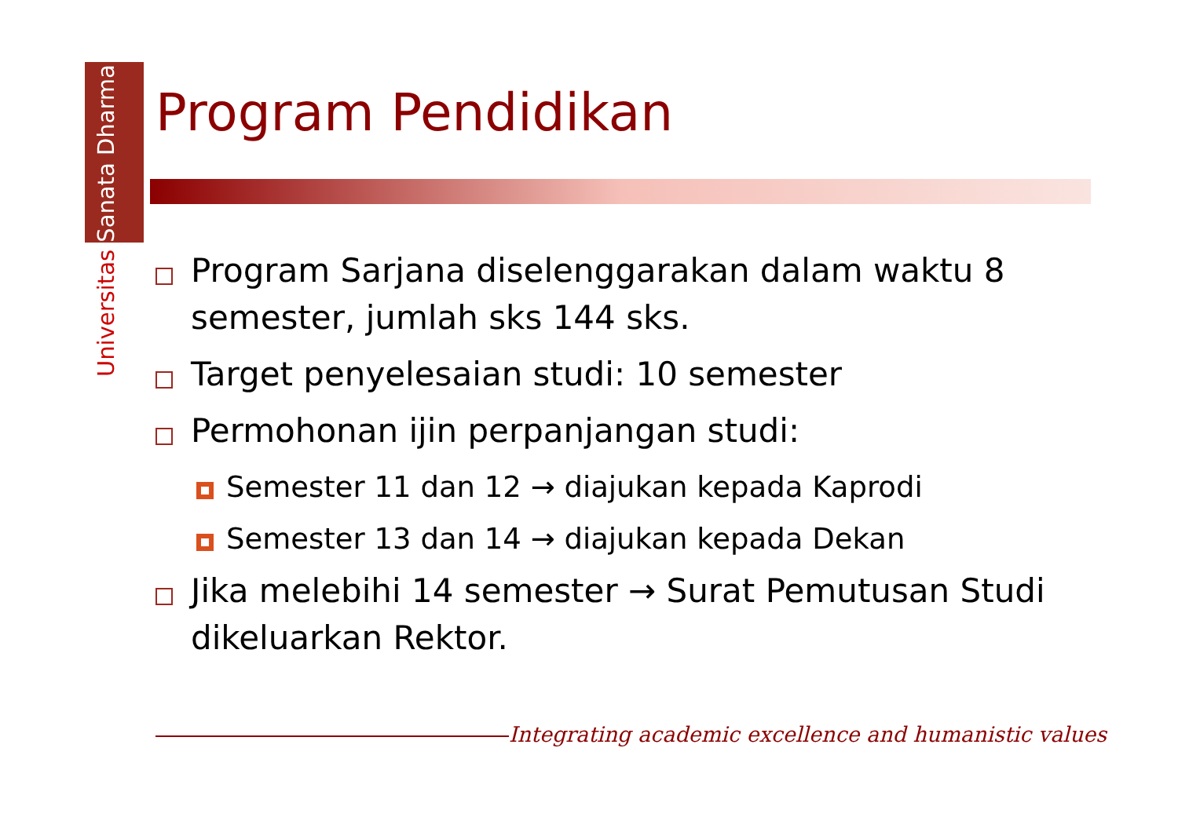Universitas Sanata Dharma
Program Pendidikan
Program Sarjana diselenggarakan dalam waktu 8 semester, jumlah sks 144 sks.
Target penyelesaian studi: 10 semester
Permohonan ijin perpanjangan studi:
Semester 11 dan 12 → diajukan kepada Kaprodi
Semester 13 dan 14 → diajukan kepada Dekan
Jika melebihi 14 semester → Surat Pemutusan Studi dikeluarkan Rektor.
Integrating academic excellence and humanistic values